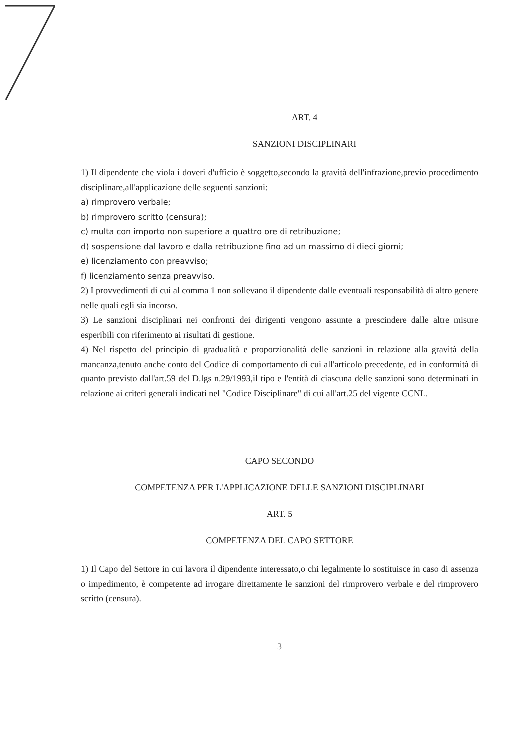ART. 4
SANZIONI DISCIPLINARI
1) Il dipendente che viola i doveri d'ufficio è soggetto,secondo la gravità dell'infrazione,previo procedimento disciplinare,all'applicazione delle seguenti sanzioni:
a) rimprovero verbale;
b) rimprovero scritto (censura);
c) multa con importo non superiore a quattro ore di retribuzione;
d) sospensione dal lavoro e dalla retribuzione fino ad un massimo di dieci giorni;
e) licenziamento con preavviso;
f) licenziamento senza preavviso.
2) I provvedimenti di cui al comma 1 non sollevano il dipendente dalle eventuali responsabilità di altro genere nelle quali egli sia incorso.
3) Le sanzioni disciplinari nei confronti dei dirigenti vengono assunte a prescindere dalle altre misure esperibili con riferimento ai risultati di gestione.
4) Nel rispetto del principio di gradualità e proporzionalità delle sanzioni in relazione alla gravità della mancanza,tenuto anche conto del Codice di comportamento di cui all'articolo precedente, ed in conformità di quanto previsto dall'art.59 del D.lgs n.29/1993,il tipo e l'entità di ciascuna delle sanzioni sono determinati in relazione ai criteri generali indicati nel "Codice Disciplinare" di cui all'art.25 del vigente CCNL.
CAPO SECONDO
COMPETENZA PER L'APPLICAZIONE DELLE SANZIONI DISCIPLINARI
ART. 5
COMPETENZA DEL CAPO SETTORE
1) Il Capo del Settore in cui lavora il dipendente interessato,o chi legalmente lo sostituisce in caso di assenza o impedimento, è competente ad irrogare direttamente le sanzioni del rimprovero verbale e del rimprovero scritto (censura).
3